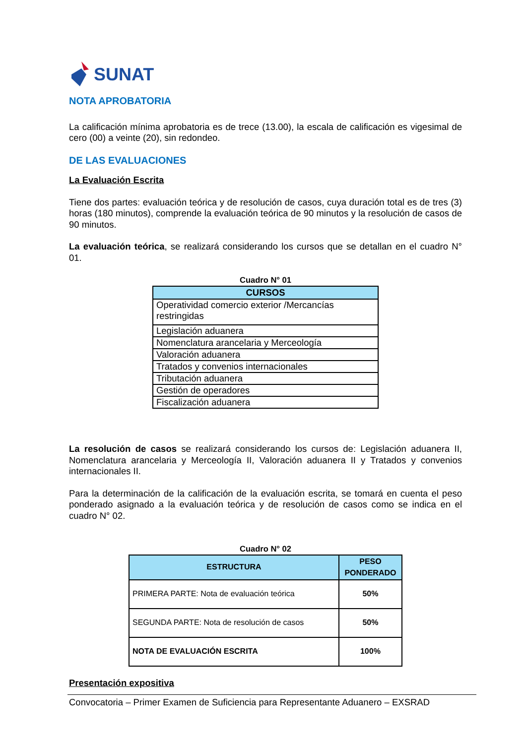SUNAT
NOTA APROBATORIA
La calificación mínima aprobatoria es de trece (13.00), la escala de calificación es vigesimal de cero (00) a veinte (20), sin redondeo.
DE LAS EVALUACIONES
La Evaluación Escrita
Tiene dos partes: evaluación teórica y de resolución de casos, cuya duración total es de tres (3) horas (180 minutos), comprende la evaluación teórica de 90 minutos y la resolución de casos de 90 minutos.
La evaluación teórica, se realizará considerando los cursos que se detallan en el cuadro N° 01.
Cuadro N° 01
| CURSOS |
| --- |
| Operatividad comercio exterior /Mercancías restringidas |
| Legislación aduanera |
| Nomenclatura arancelaria y Merceología |
| Valoración aduanera |
| Tratados y convenios internacionales |
| Tributación aduanera |
| Gestión de operadores |
| Fiscalización aduanera |
La resolución de casos se realizará considerando los cursos de: Legislación aduanera II, Nomenclatura arancelaria y Merceología II, Valoración aduanera II y Tratados y convenios internacionales II.
Para la determinación de la calificación de la evaluación escrita, se tomará en cuenta el peso ponderado asignado a la evaluación teórica y de resolución de casos como se indica en el cuadro N° 02.
Cuadro N° 02
| ESTRUCTURA | PESO PONDERADO |
| --- | --- |
| PRIMERA PARTE: Nota de evaluación teórica | 50% |
| SEGUNDA PARTE: Nota de resolución de casos | 50% |
| NOTA DE EVALUACIÓN ESCRITA | 100% |
Presentación expositiva
Convocatoria – Primer Examen de Suficiencia para Representante Aduanero – EXSRAD